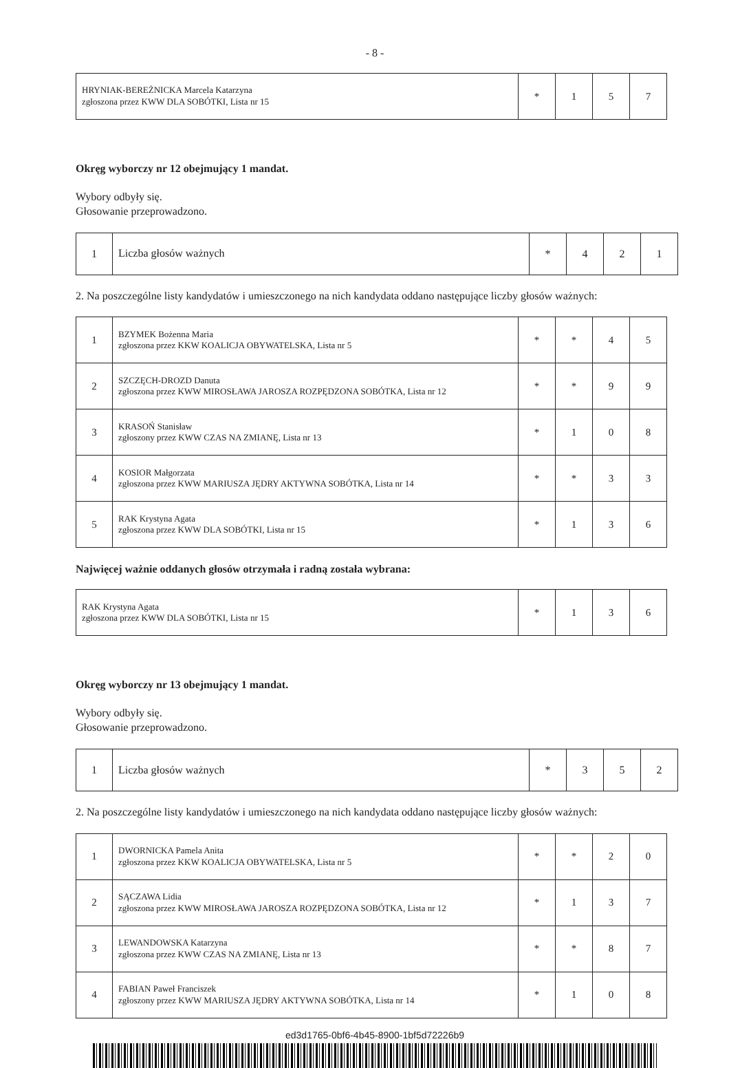- 8 -
| HRYNIAK-BEREŻNICKA Marcela Katarzyna zgłoszona przez KWW DLA SOBÓTKI, Lista nr 15 | * | 1 | 5 | 7 |
Okręg wyborczy nr 12 obejmujący 1 mandat.
Wybory odbyły się.
Głosowanie przeprowadzono.
| 1 | Liczba głosów ważnych | * | 4 | 2 | 1 |
2. Na poszczególne listy kandydatów i umieszczonego na nich kandydata oddano następujące liczby głosów ważnych:
| 1 | BZYMEK Bożenna Maria zgłoszona przez KKW KOALICJA OBYWATELSKA, Lista nr 5 | * | * | 4 | 5 |
| 2 | SZCZĘCH-DROZD Danuta zgłoszona przez KWW MIROSŁAWA JAROSZA ROZPĘDZONA SOBÓTKA, Lista nr 12 | * | * | 9 | 9 |
| 3 | KRASOŃ Stanisław zgłoszony przez KWW CZAS NA ZMIANĘ, Lista nr 13 | * | 1 | 0 | 8 |
| 4 | KOSIOR Małgorzata zgłoszona przez KWW MARIUSZA JĘDRY AKTYWNA SOBÓTKA, Lista nr 14 | * | * | 3 | 3 |
| 5 | RAK Krystyna Agata zgłoszona przez KWW DLA SOBÓTKI, Lista nr 15 | * | 1 | 3 | 6 |
Najwięcej ważnie oddanych głosów otrzymała i radną została wybrana:
| RAK Krystyna Agata zgłoszona przez KWW DLA SOBÓTKI, Lista nr 15 | * | 1 | 3 | 6 |
Okręg wyborczy nr 13 obejmujący 1 mandat.
Wybory odbyły się.
Głosowanie przeprowadzono.
| 1 | Liczba głosów ważnych | * | 3 | 5 | 2 |
2. Na poszczególne listy kandydatów i umieszczonego na nich kandydata oddano następujące liczby głosów ważnych:
| 1 | DWORNICKA Pamela Anita zgłoszona przez KKW KOALICJA OBYWATELSKA, Lista nr 5 | * | * | 2 | 0 |
| 2 | SĄCZAWA Lidia zgłoszona przez KWW MIROSŁAWA JAROSZA ROZPĘDZONA SOBÓTKA, Lista nr 12 | * | 1 | 3 | 7 |
| 3 | LEWANDOWSKA Katarzyna zgłoszona przez KWW CZAS NA ZMIANĘ, Lista nr 13 | * | * | 8 | 7 |
| 4 | FABIAN Paweł Franciszek zgłoszony przez KWW MARIUSZA JĘDRY AKTYWNA SOBÓTKA, Lista nr 14 | * | 1 | 0 | 8 |
ed3d1765-0bf6-4b45-8900-1bf5d72226b9